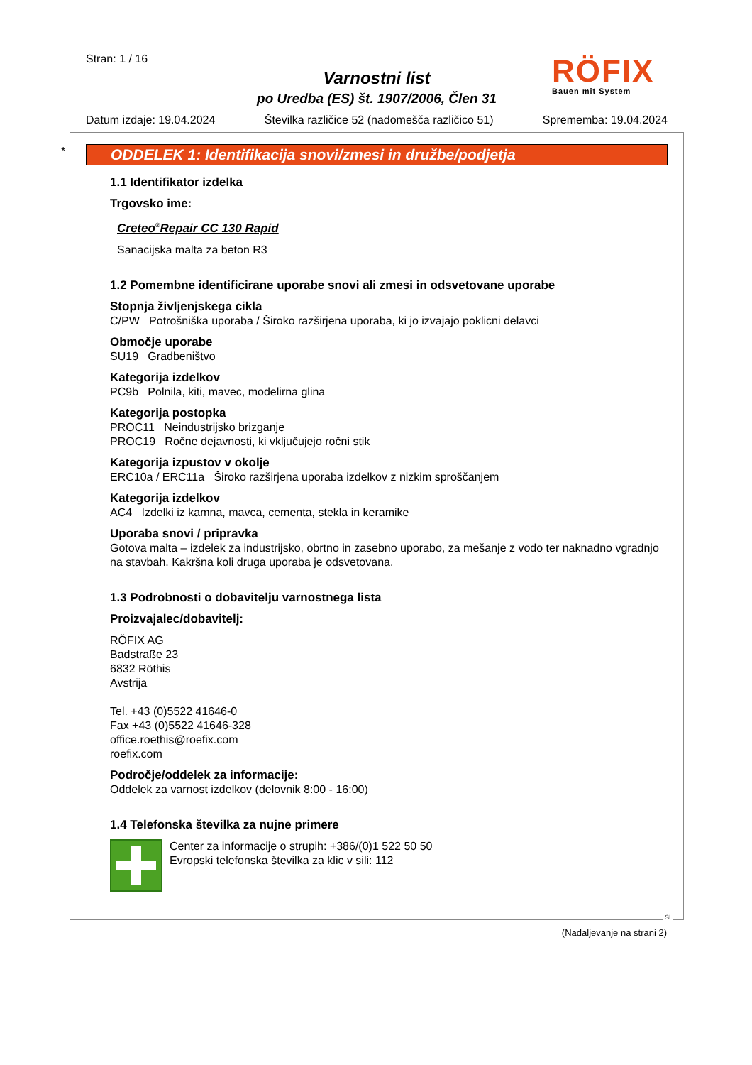Stran: 1 / 16
Varnostni list
po Uredba (ES) št. 1907/2006, Člen 31
Datum izdaje: 19.04.2024 Številka različice 52 (nadomešča različico 51) Sprememba: 19.04.2024
RÖFIX
Bauen mit System
*
ODDELEK 1: Identifikacija snovi/zmesi in družbe/podjetja
1.1 Identifikator izdelka
Trgovsko ime:
Creteo<sup>®</sup>Repair CC 130 Rapid
Sanacijska malta za beton R3
1.2 Pomembne identificirane uporabe snovi ali zmesi in odsvetovane uporabe
Stopnja življenjskega cikla
C/PW Potrošniška uporaba / Široko razširjena uporaba, ki jo izvajajo poklicni delavci
Območje uporabe
SU19 Gradbeništvo
Kategorija izdelkov
PC9b Polnila, kiti, mavec, modelirna glina
Kategorija postopka
PROC11 Neindustrijsko brizganje
PROC19 Ročne dejavnosti, ki vključujejo ročni stik
Kategorija izpustov v okolje
ERC10a / ERC11a Široko razširjena uporaba izdelkov z nizkim sproščanjem
Kategorija izdelkov
AC4 Izdelki iz kamna, mavca, cementa, stekla in keramike
Uporaba snovi / pripravka
Gotova malta – izdelek za industrijsko, obrtno in zasebno uporabo, za mešanje z vodo ter naknadno vgradnjo na stavbah. Kakršna koli druga uporaba je odsvetovana.
1.3 Podrobnosti o dobavitelju varnostnega lista
Proizvajalec/dobavitelj:
RÖFIX AG
Badstraße 23
6832 Röthis
Avstrija
Tel. +43 (0)5522 41646-0
Fax +43 (0)5522 41646-328
office.roethis@roefix.com
roefix.com
Področje/oddelek za informacije:
Oddelek za varnost izdelkov (delovnik 8:00 - 16:00)
1.4 Telefonska številka za nujne primere
Center za informacije o strupih: +386/(0)1 522 50 50
Evropski telefonska številka za klic v sili: 112
SI
(Nadaljevanje na strani 2)